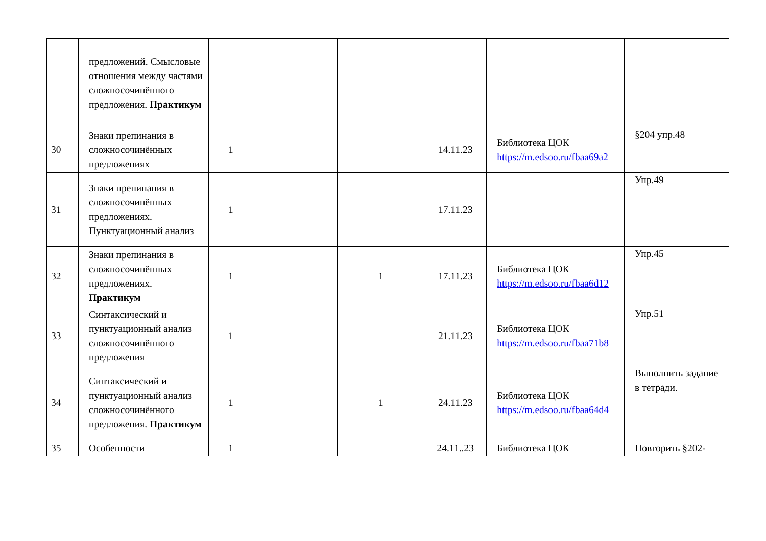| | предложений. Смысловые отношения между частями сложносочинённого предложения. Практикум | | | | | | |
| 30 | Знаки препинания в сложносочинённых предложениях | 1 | | | 14.11.23 | Библиотека ЦОК https://m.edsoo.ru/fbaa69a2 | §204 упр.48 |
| 31 | Знаки препинания в сложносочинённых предложениях. Пунктуационный анализ | 1 | | | 17.11.23 | | Упр.49 |
| 32 | Знаки препинания в сложносочинённых предложениях. Практикум | 1 | | 1 | 17.11.23 | Библиотека ЦОК https://m.edsoo.ru/fbaa6d12 | Упр.45 |
| 33 | Синтаксический и пунктуационный анализ сложносочинённого предложения | 1 | | | 21.11.23 | Библиотека ЦОК https://m.edsoo.ru/fbaa71b8 | Упр.51 |
| 34 | Синтаксический и пунктуационный анализ сложносочинённого предложения. Практикум | 1 | | 1 | 24.11.23 | Библиотека ЦОК https://m.edsoo.ru/fbaa64d4 | Выполнить задание в тетради. |
| 35 | Особенности | 1 | | | 24.11..23 | Библиотека ЦОК | Повторить §202- |